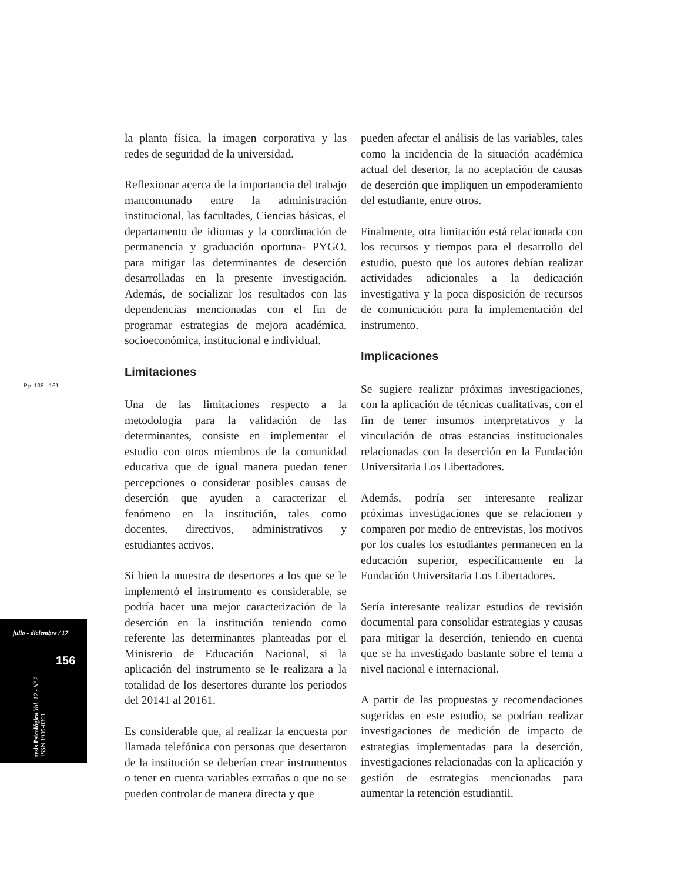Pp. 138 - 161
la planta física, la imagen corporativa y las redes de seguridad de la universidad.
Reflexionar acerca de la importancia del trabajo mancomunado entre la administración institucional, las facultades, Ciencias básicas, el departamento de idiomas y la coordinación de permanencia y graduación oportuna- PYGO, para mitigar las determinantes de deserción desarrolladas en la presente investigación. Además, de socializar los resultados con las dependencias mencionadas con el fin de programar estrategias de mejora académica, socioeconómica, institucional e individual.
Limitaciones
Una de las limitaciones respecto a la metodología para la validación de las determinantes, consiste en implementar el estudio con otros miembros de la comunidad educativa que de igual manera puedan tener percepciones o considerar posibles causas de deserción que ayuden a caracterizar el fenómeno en la institución, tales como docentes, directivos, administrativos y estudiantes activos.
Si bien la muestra de desertores a los que se le implementó el instrumento es considerable, se podría hacer una mejor caracterización de la deserción en la institución teniendo como referente las determinantes planteadas por el Ministerio de Educación Nacional, si la aplicación del instrumento se le realizara a la totalidad de los desertores durante los periodos del 20141 al 20161.
Es considerable que, al realizar la encuesta por llamada telefónica con personas que desertaron de la institución se deberían crear instrumentos o tener en cuenta variables extrañas o que no se pueden controlar de manera directa y que
pueden afectar el análisis de las variables, tales como la incidencia de la situación académica actual del desertor, la no aceptación de causas de deserción que impliquen un empoderamiento del estudiante, entre otros.
Finalmente, otra limitación está relacionada con los recursos y tiempos para el desarrollo del estudio, puesto que los autores debían realizar actividades adicionales a la dedicación investigativa y la poca disposición de recursos de comunicación para la implementación del instrumento.
Implicaciones
Se sugiere realizar próximas investigaciones, con la aplicación de técnicas cualitativas, con el fin de tener insumos interpretativos y la vinculación de otras estancias institucionales relacionadas con la deserción en la Fundación Universitaria Los Libertadores.
Además, podría ser interesante realizar próximas investigaciones que se relacionen y comparen por medio de entrevistas, los motivos por los cuales los estudiantes permanecen en la educación superior, específicamente en la Fundación Universitaria Los Libertadores.
Sería interesante realizar estudios de revisión documental para consolidar estrategias y causas para mitigar la deserción, teniendo en cuenta que se ha investigado bastante sobre el tema a nivel nacional e internacional.
A partir de las propuestas y recomendaciones sugeridas en este estudio, se podrían realizar investigaciones de medición de impacto de estrategias implementadas para la deserción, investigaciones relacionadas con la aplicación y gestión de estrategias mencionadas para aumentar la retención estudiantil.
julio - diciembre / 17
156
tesis Psicológica Vol. 12 - Nº 2
ISSN 1909-8391